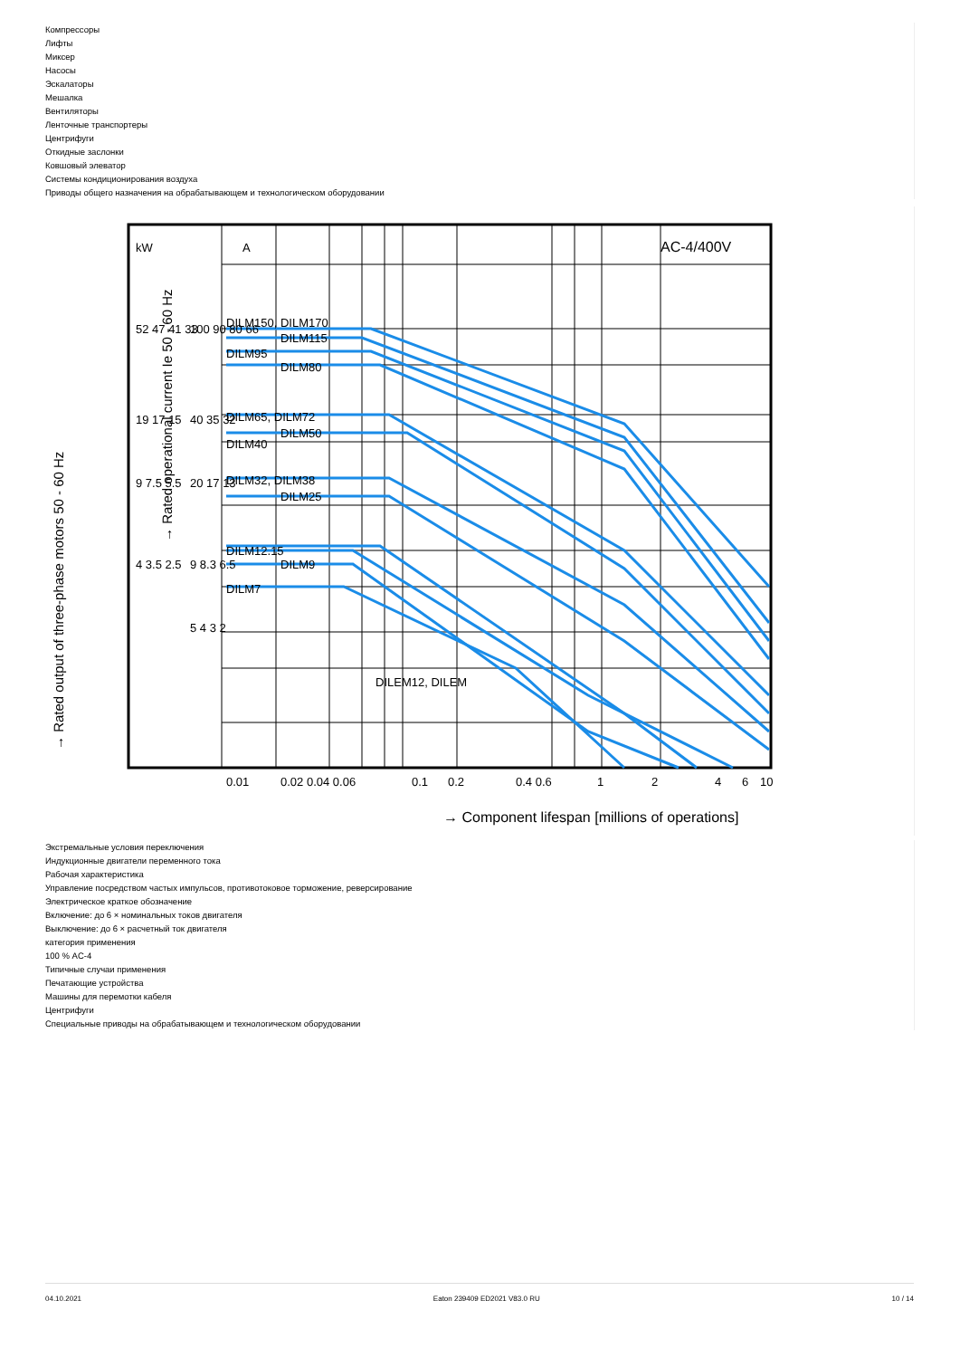Компрессоры
Лифты
Миксер
Насосы
Эскалаторы
Мешалка
Вентиляторы
Ленточные транспортеры
Центрифуги
Откидные заслонки
Ковшовый элеватор
Системы кондиционирования воздуха
Приводы общего назначения на обрабатывающем и технологическом оборудовании
kW
A
AC-4/400V
DILM150, DILM170
DILM115
DILM95
DILM80
DILM65, DILM72
DILM50
DILM40
DILM32, DILM38
DILM25
DILM12.15
DILM9
DILM7
DILEM12, DILEM
0.01
0.02 0.04 0.06
0.1
0.2
0.4 0.6
1
2
4
6
10
→ Component lifespan [millions of operations]
→ Rated output of three-phase motors 50 - 60 Hz
→ Rated operational current Ie 50 - 60 Hz
52 47 41 33
19 17 15
9 7.5 5.5
4 3.5 2.5
100 90 80 66
40 35 32
20 17 13
9 8.3 6.5
5 4 3 2
Экстремальные условия переключения
Индукционные двигатели переменного тока
Рабочая характеристика
Управление посредством частых импульсов, противотоковое торможение, реверсирование
Электрическое краткое обозначение
Включение: до 6 × номинальных токов двигателя
Выключение: до 6 × расчетный ток двигателя
категория применения
100 % AC-4
Типичные случаи применения
Печатающие устройства
Машины для перемотки кабеля
Центрифуги
Специальные приводы на обрабатывающем и технологическом оборудовании
04.10.2021 Eaton 239409 ED2021 V83.0 RU 10 / 14